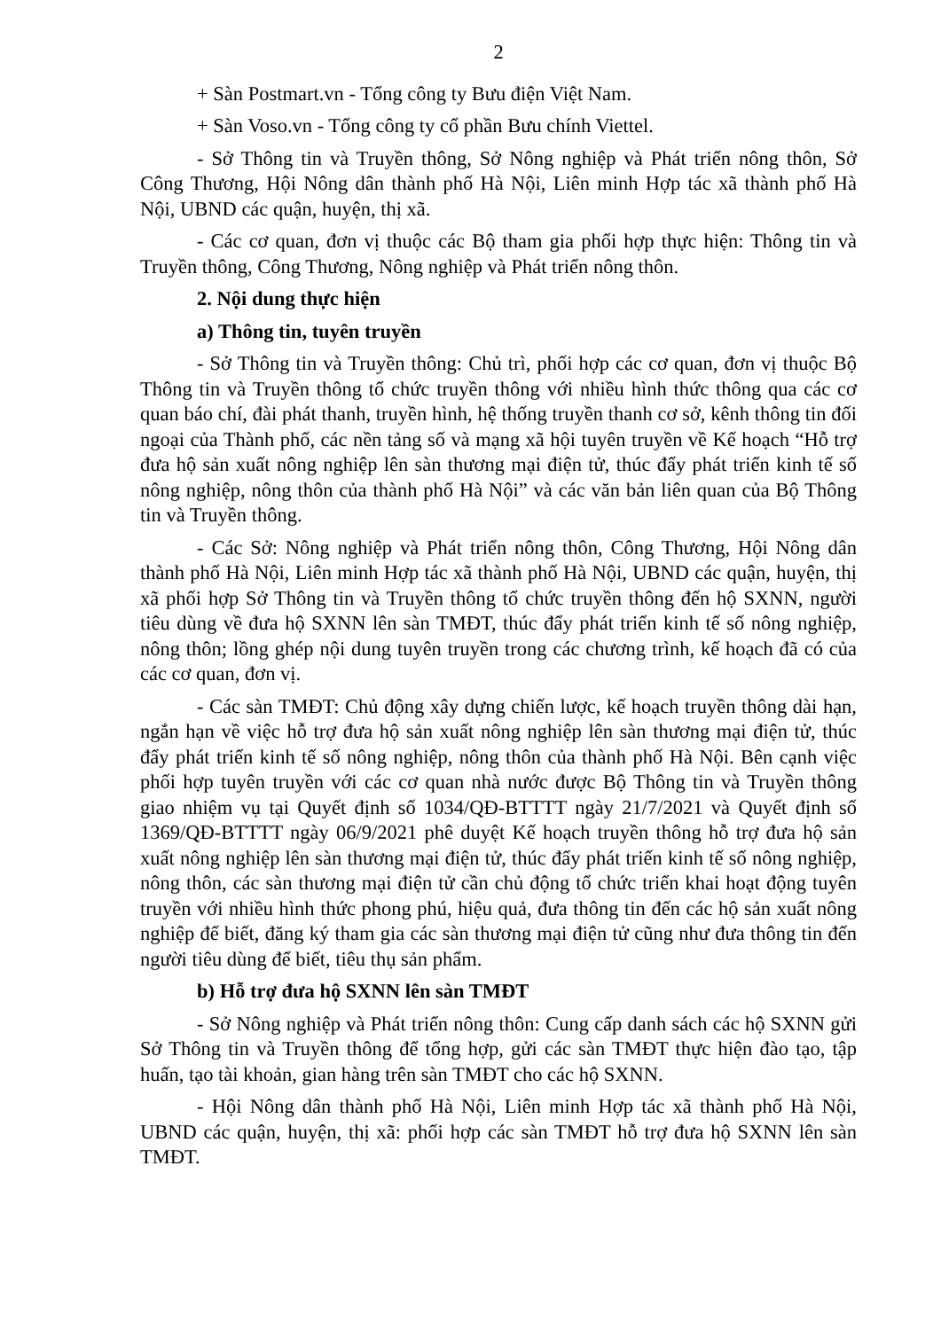2
+ Sàn Postmart.vn - Tổng công ty Bưu điện Việt Nam.
+ Sàn Voso.vn - Tổng công ty cổ phần Bưu chính Viettel.
- Sở Thông tin và Truyền thông, Sở Nông nghiệp và Phát triển nông thôn, Sở Công Thương, Hội Nông dân thành phố Hà Nội, Liên minh Hợp tác xã thành phố Hà Nội, UBND các quận, huyện, thị xã.
- Các cơ quan, đơn vị thuộc các Bộ tham gia phối hợp thực hiện: Thông tin và Truyền thông, Công Thương, Nông nghiệp và Phát triển nông thôn.
2. Nội dung thực hiện
a) Thông tin, tuyên truyền
- Sở Thông tin và Truyền thông: Chủ trì, phối hợp các cơ quan, đơn vị thuộc Bộ Thông tin và Truyền thông tổ chức truyền thông với nhiều hình thức thông qua các cơ quan báo chí, đài phát thanh, truyền hình, hệ thống truyền thanh cơ sở, kênh thông tin đối ngoại của Thành phố, các nền tảng số và mạng xã hội tuyên truyền về Kế hoạch “Hỗ trợ đưa hộ sản xuất nông nghiệp lên sàn thương mại điện tử, thúc đẩy phát triển kinh tế số nông nghiệp, nông thôn của thành phố Hà Nội” và các văn bản liên quan của Bộ Thông tin và Truyền thông.
- Các Sở: Nông nghiệp và Phát triển nông thôn, Công Thương, Hội Nông dân thành phố Hà Nội, Liên minh Hợp tác xã thành phố Hà Nội, UBND các quận, huyện, thị xã phối hợp Sở Thông tin và Truyền thông tổ chức truyền thông đến hộ SXNN, người tiêu dùng về đưa hộ SXNN lên sàn TMĐT, thúc đẩy phát triển kinh tế số nông nghiệp, nông thôn; lồng ghép nội dung tuyên truyền trong các chương trình, kế hoạch đã có của các cơ quan, đơn vị.
- Các sàn TMĐT: Chủ động xây dựng chiến lược, kế hoạch truyền thông dài hạn, ngắn hạn về việc hỗ trợ đưa hộ sản xuất nông nghiệp lên sàn thương mại điện tử, thúc đẩy phát triển kinh tế số nông nghiệp, nông thôn của thành phố Hà Nội. Bên cạnh việc phối hợp tuyên truyền với các cơ quan nhà nước được Bộ Thông tin và Truyền thông giao nhiệm vụ tại Quyết định số 1034/QĐ-BTTTT ngày 21/7/2021 và Quyết định số 1369/QĐ-BTTTT ngày 06/9/2021 phê duyệt Kế hoạch truyền thông hỗ trợ đưa hộ sản xuất nông nghiệp lên sàn thương mại điện tử, thúc đẩy phát triển kinh tế số nông nghiệp, nông thôn, các sàn thương mại điện tử cần chủ động tổ chức triển khai hoạt động tuyên truyền với nhiều hình thức phong phú, hiệu quả, đưa thông tin đến các hộ sản xuất nông nghiệp để biết, đăng ký tham gia các sàn thương mại điện tử cũng như đưa thông tin đến người tiêu dùng để biết, tiêu thụ sản phẩm.
b) Hỗ trợ đưa hộ SXNN lên sàn TMĐT
- Sở Nông nghiệp và Phát triển nông thôn: Cung cấp danh sách các hộ SXNN gửi Sở Thông tin và Truyền thông để tổng hợp, gửi các sàn TMĐT thực hiện đào tạo, tập huấn, tạo tài khoản, gian hàng trên sàn TMĐT cho các hộ SXNN.
- Hội Nông dân thành phố Hà Nội, Liên minh Hợp tác xã thành phố Hà Nội, UBND các quận, huyện, thị xã: phối hợp các sàn TMĐT hỗ trợ đưa hộ SXNN lên sàn TMĐT.